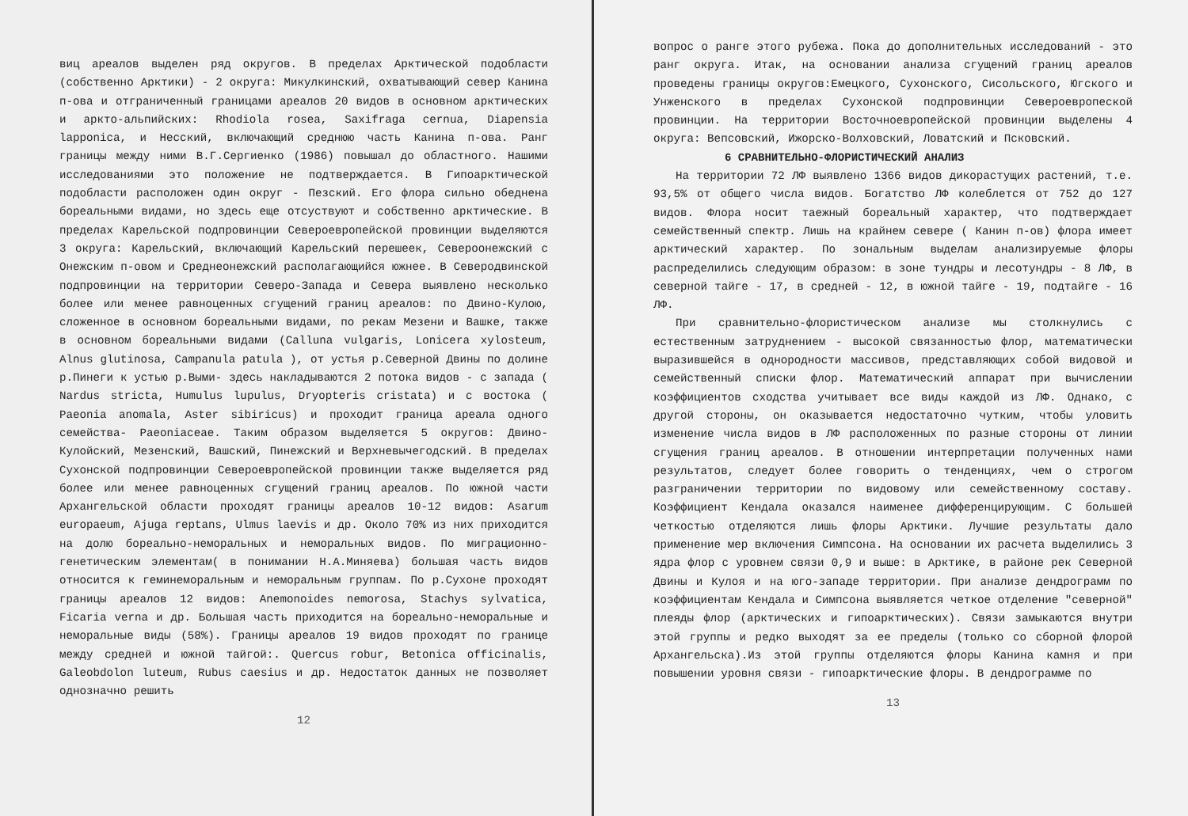виц ареалов выделен ряд округов. В пределах Арктической подобласти (собственно Арктики) - 2 округа: Микулкинский, охватывающий север Канина п-ова и отграниченный границами ареалов 20 видов в основном арктических и аркто-альпийских: Rhodiola rosea, Saxifraga cernua, Diapensia lapponica, и Несский, включающий среднюю часть Канина п-ова. Ранг границы между ними В.Г.Сергиенко (1986) повышал до областного. Нашими исследованиями это положение не подтверждается. В Гипоарктической подобласти расположен один округ - Пезский. Его флора сильно обеднена бореальными видами, но здесь еще отсуствуют и собственно арктические. В пределах Карельской подпровинции Североевропейской провинции выделяются 3 округа: Карельский, включающий Карельский перешеек, Североонежский с Онежским п-овом и Среднеонежский располагающийся южнее. В Северодвинской подпровинции на территории Северо-Запада и Севера выявлено несколько более или менее равноценных сгущений границ ареалов: по Двино-Кулою, сложенное в основном бореальными видами, по рекам Мезени и Вашке, также в основном бореальными видами (Calluna vulgaris, Lonicera xylosteum, Alnus glutinosa, Campanula patula ), от устья р.Северной Двины по долине р.Пинеги к устью р.Выми- здесь накладываются 2 потока видов - с запада ( Nardus stricta, Humulus lupulus, Dryopteris cristata) и с востока ( Paeonia anomala, Aster sibiricus) и проходит граница ареала одного семейства- Paeoniaceae. Таким образом выделяется 5 округов: Двино-Кулойский, Мезенский, Вашский, Пинежский и Верхневычегодский. В пределах Сухонской подпровинции Североевропейской провинции также выделяется ряд более или менее равноценных сгущений границ ареалов. По южной части Архангельской области проходят границы ареалов 10-12 видов: Asarum europaeum, Ajuga reptans, Ulmus laevis и др. Около 70% из них приходится на долю бореально-неморальных и неморальных видов. По миграционно-генетическим элементам( в понимании Н.А.Миняева) большая часть видов относится к геминеморальным и неморальным группам. По р.Сухоне проходят границы ареалов 12 видов: Anemonoides nemorosa, Stachys sylvatica, Ficaria verna и др. Большая часть приходится на бореально-неморальные и неморальные виды (58%). Границы ареалов 19 видов проходят по границе между средней и южной тайгой:. Quercus robur, Betonica officinalis, Galeobdolon luteum, Rubus caesius и др. Недостаток данных не позволяет однозначно решить
12
вопрос о ранге этого рубежа. Пока до дополнительных исследований - это ранг округа. Итак, на основании анализа сгущений границ ареалов проведены границы округов:Емецкого, Сухонского, Сисольского, Югского и Унженского в пределах Сухонской подпровинции Североевропеской провинции. На территории Восточноевропейской провинции выделены 4 округа: Вепсовский, Ижорско-Волховский, Ловатский и Псковский.
6 СРАВНИТЕЛЬНО-ФЛОРИСТИЧЕСКИЙ АНАЛИЗ
На территории 72 ЛФ выявлено 1366 видов дикорастущих растений, т.е. 93,5% от общего числа видов. Богатство ЛФ колеблется от 752 до 127 видов. Флора носит таежный бореальный характер, что подтверждает семейственный спектр. Лишь на крайнем севере ( Канин п-ов) флора имеет арктический характер. По зональным выделам анализируемые флоры распределились следующим образом: в зоне тундры и лесотундры - 8 ЛФ, в северной тайге - 17, в средней - 12, в южной тайге - 19, подтайге - 16 ЛФ.
При сравнительно-флористическом анализе мы столкнулись с естественным затруднением - высокой связанностью флор, математически выразившейся в однородности массивов, представляющих собой видовой и семейственный списки флор. Математический аппарат при вычислении коэффициентов сходства учитывает все виды каждой из ЛФ. Однако, с другой стороны, он оказывается недостаточно чутким, чтобы уловить изменение числа видов в ЛФ расположенных по разные стороны от линии сгущения границ ареалов. В отношении интерпретации полученных нами результатов, следует более говорить о тенденциях, чем о строгом разграничении территории по видовому или семейственному составу. Коэффициент Кендала оказался наименее дифференцирующим. С большей четкостью отделяются лишь флоры Арктики. Лучшие результаты дало применение мер включения Симпсона. На основании их расчета выделились 3 ядра флор с уровнем связи 0,9 и выше: в Арктике, в районе рек Северной Двины и Кулоя и на юго-западе территории. При анализе дендрограмм по коэффициентам Кендала и Симпсона выявляется четкое отделение "северной" плеяды флор (арктических и гипоарктических). Связи замыкаются внутри этой группы и редко выходят за ее пределы (только со сборной флорой Архангельска).Из этой группы отделяются флоры Канина камня и при повышении уровня связи - гипоарктические флоры. В дендрограмме по
13